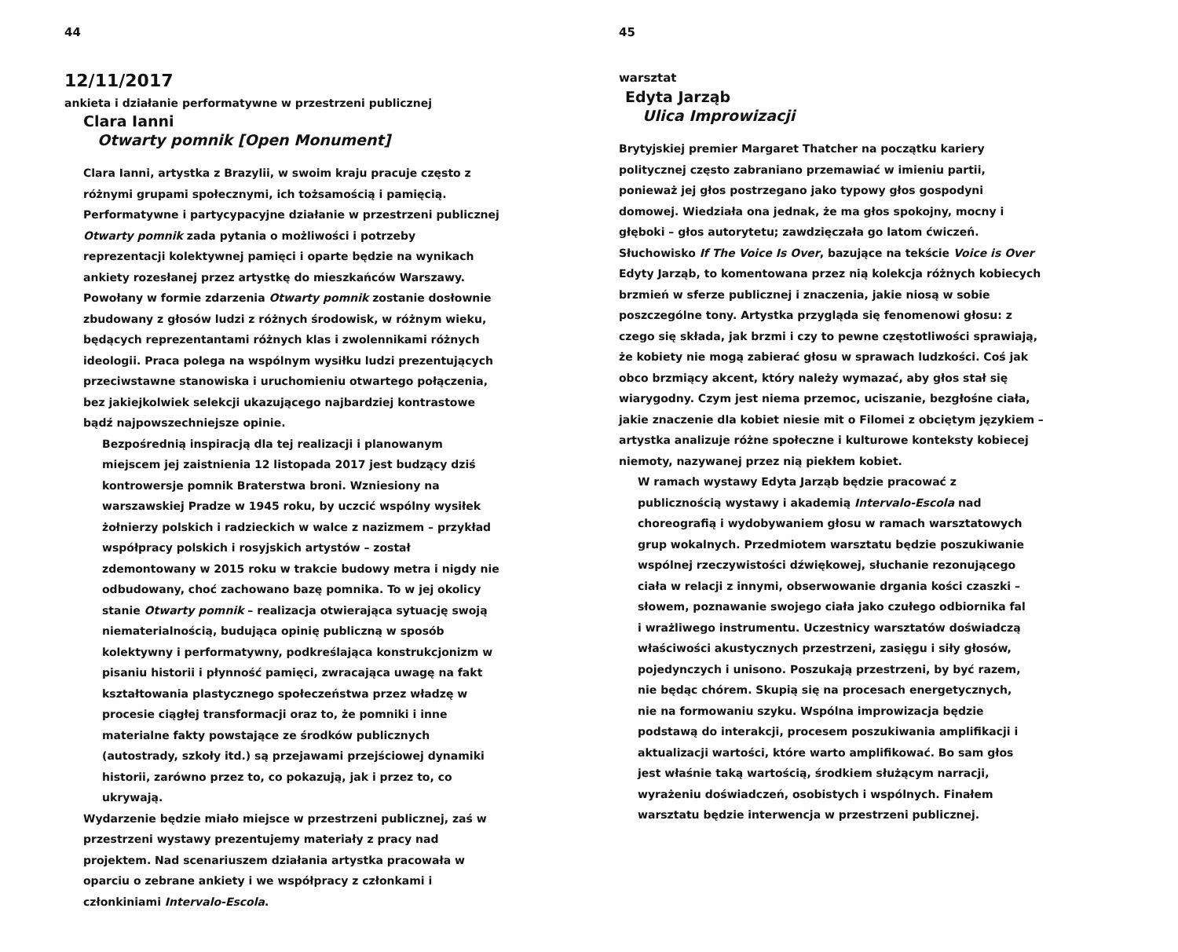44
12/11/2017
ankieta i działanie performatywne w przestrzeni publicznej
Clara Ianni
Otwarty pomnik [Open Monument]
Clara Ianni, artystka z Brazylii, w swoim kraju pracuje często z różnymi grupami społecznymi, ich tożsamością i pamięcią. Performatywne i partycypacyjne działanie w przestrzeni publicznej Otwarty pomnik zada pytania o możliwości i potrzeby reprezentacji kolektywnej pamięci i oparte będzie na wynikach ankiety rozesłanej przez artystkę do mieszkańców Warszawy. Powołany w formie zdarzenia Otwarty pomnik zostanie dosłownie zbudowany z głosów ludzi z różnych środowisk, w różnym wieku, będących reprezentantami różnych klas i zwolennikami różnych ideologii. Praca polega na wspólnym wysiłku ludzi prezentujących przeciwstawne stanowiska i uruchomieniu otwartego połączenia, bez jakiejkolwiek selekcji ukazującego najbardziej kontrastowe bądź najpowszechniejsze opinie.
Bezpośrednią inspiracją dla tej realizacji i planowanym miejscem jej zaistnienia 12 listopada 2017 jest budzący dziś kontrowersje pomnik Braterstwa broni. Wzniesiony na warszawskiej Pradze w 1945 roku, by uczcić wspólny wysiłek żołnierzy polskich i radzieckich w walce z nazizmem – przykład współpracy polskich i rosyjskich artystów – został zdemontowany w 2015 roku w trakcie budowy metra i nigdy nie odbudowany, choć zachowano bazę pomnika. To w jej okolicy stanie Otwarty pomnik – realizacja otwierająca sytuację swoją niematerialnością, budująca opinię publiczną w sposób kolektywny i performatywny, podkreślająca konstrukcjonizm w pisaniu historii i płynność pamięci, zwracająca uwagę na fakt kształtowania plastycznego społeczeństwa przez władzę w procesie ciągłej transformacji oraz to, że pomniki i inne materialne fakty powstające ze środków publicznych (autostrady, szkoły itd.) są przejawami przejściowej dynamiki historii, zarówno przez to, co pokazują, jak i przez to, co ukrywają.
Wydarzenie będzie miało miejsce w przestrzeni publicznej, zaś w przestrzeni wystawy prezentujemy materiały z pracy nad projektem. Nad scenariuszem działania artystka pracowała w oparciu o zebrane ankiety i we współpracy z członkami i członkiniami Intervalo-Escola.
45
warsztat
Edyta Jarząb
Ulica Improwizacji
Brytyjskiej premier Margaret Thatcher na początku kariery politycznej często zabraniano przemawiać w imieniu partii, ponieważ jej głos postrzegano jako typowy głos gospodyni domowej. Wiedziała ona jednak, że ma głos spokojny, mocny i głęboki – głos autorytetu; zawdzięczała go latom ćwiczeń. Słuchowisko If The Voice Is Over, bazujące na tekście Voice is Over Edyty Jarząb, to komentowana przez nią kolekcja różnych kobiecych brzmień w sferze publicznej i znaczenia, jakie niosą w sobie poszczególne tony. Artystka przygląda się fenomenowi głosu: z czego się składa, jak brzmi i czy to pewne częstotliwości sprawiają, że kobiety nie mogą zabierać głosu w sprawach ludzkości. Coś jak obco brzmiący akcent, który należy wymazać, aby głos stał się wiarygodny. Czym jest niema przemoc, uciszanie, bezgłośne ciała, jakie znaczenie dla kobiet niesie mit o Filomei z obciętym językiem – artystka analizuje różne społeczne i kulturowe konteksty kobiecej niemoty, nazywanej przez nią piekłem kobiet.
W ramach wystawy Edyta Jarząb będzie pracować z publicznością wystawy i akademią Intervalo-Escola nad choreografią i wydobywaniem głosu w ramach warsztatowych grup wokalnych. Przedmiotem warsztatu będzie poszukiwanie wspólnej rzeczywistości dźwiękowej, słuchanie rezonującego ciała w relacji z innymi, obserwowanie drgania kości czaszki – słowem, poznawanie swojego ciała jako czułego odbiornika fal i wrażliwego instrumentu. Uczestnicy warsztatów doświadczą właściwości akustycznych przestrzeni, zasięgu i siły głosów, pojedynczych i unisono. Poszukają przestrzeni, by być razem, nie będąc chórem. Skupią się na procesach energetycznych, nie na formowaniu szyku. Wspólna improwizacja będzie podstawą do interakcji, procesem poszukiwania amplifikacji i aktualizacji wartości, które warto amplifikować. Bo sam głos jest właśnie taką wartością, środkiem służącym narracji, wyrażeniu doświadczeń, osobistych i wspólnych. Finałem warsztatu będzie interwencja w przestrzeni publicznej.